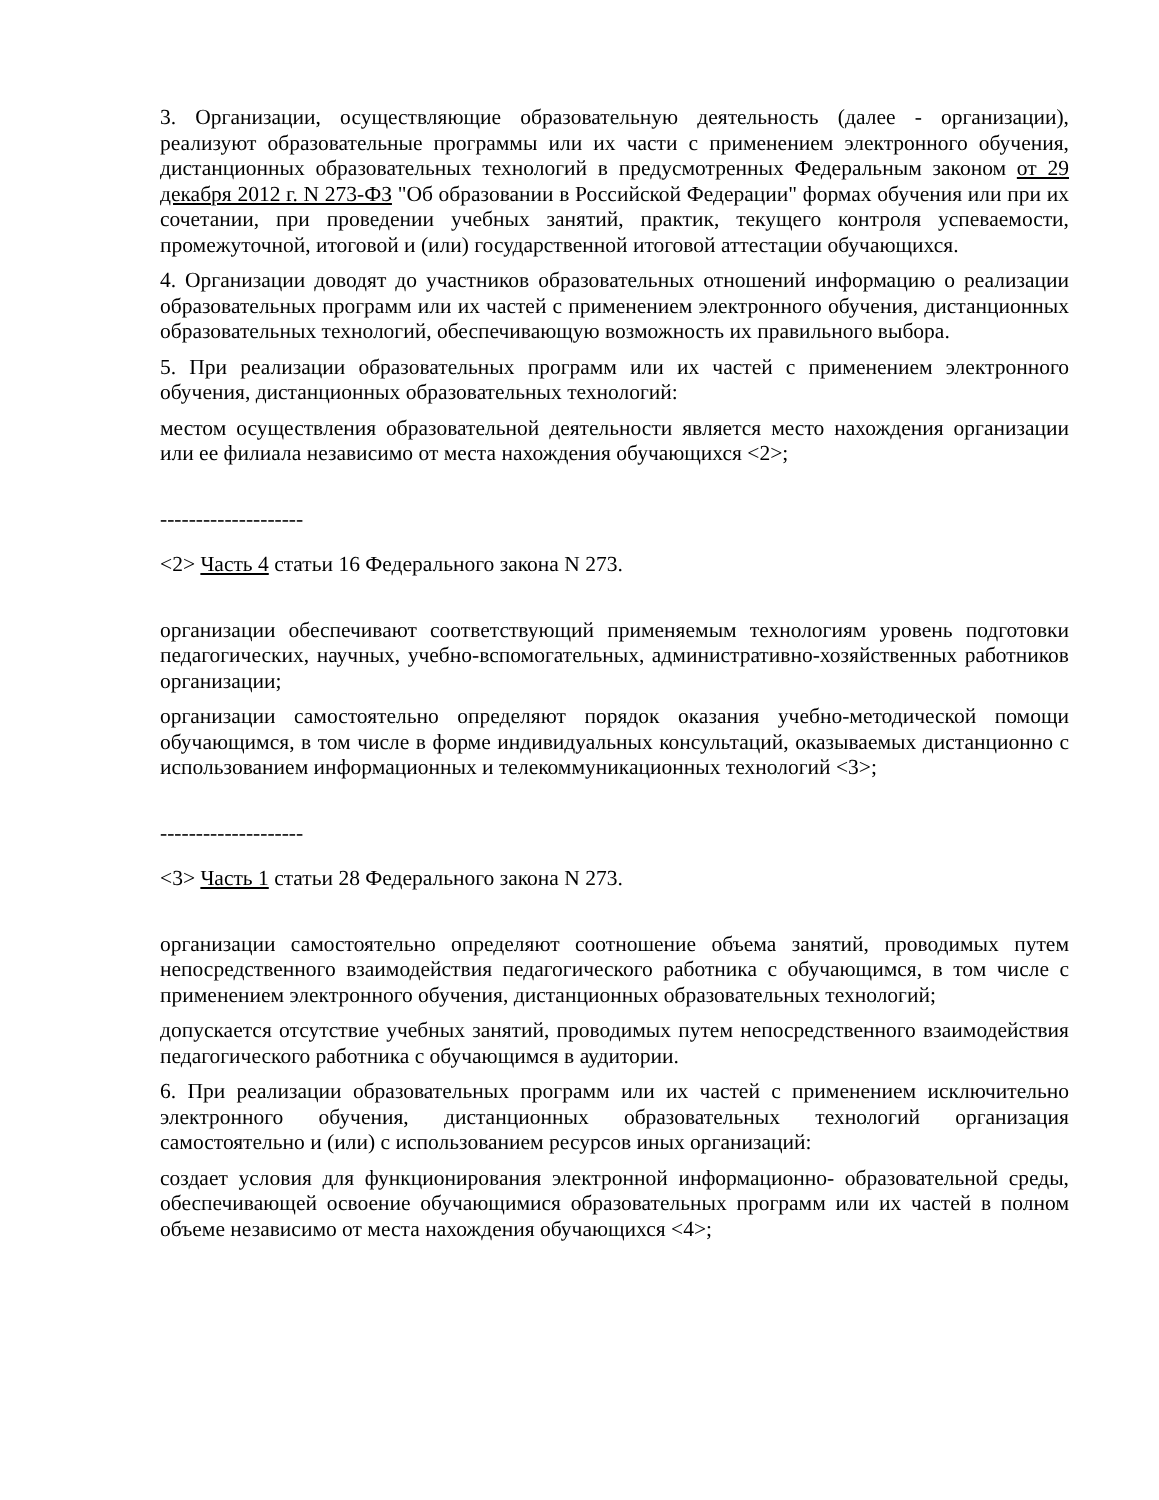3. Организации, осуществляющие образовательную деятельность (далее - организации), реализуют образовательные программы или их части с применением электронного обучения, дистанционных образовательных технологий в предусмотренных Федеральным законом от 29 декабря 2012 г. N 273-ФЗ "Об образовании в Российской Федерации" формах обучения или при их сочетании, при проведении учебных занятий, практик, текущего контроля успеваемости, промежуточной, итоговой и (или) государственной итоговой аттестации обучающихся.
4. Организации доводят до участников образовательных отношений информацию о реализации образовательных программ или их частей с применением электронного обучения, дистанционных образовательных технологий, обеспечивающую возможность их правильного выбора.
5. При реализации образовательных программ или их частей с применением электронного обучения, дистанционных образовательных технологий:
местом осуществления образовательной деятельности является место нахождения организации или ее филиала независимо от места нахождения обучающихся <2>;
--------------------
<2> Часть 4 статьи 16 Федерального закона N 273.
организации обеспечивают соответствующий применяемым технологиям уровень подготовки педагогических, научных, учебно-вспомогательных, административно-хозяйственных работников организации;
организации самостоятельно определяют порядок оказания учебно-методической помощи обучающимся, в том числе в форме индивидуальных консультаций, оказываемых дистанционно с использованием информационных и телекоммуникационных технологий <3>;
--------------------
<3> Часть 1 статьи 28 Федерального закона N 273.
организации самостоятельно определяют соотношение объема занятий, проводимых путем непосредственного взаимодействия педагогического работника с обучающимся, в том числе с применением электронного обучения, дистанционных образовательных технологий;
допускается отсутствие учебных занятий, проводимых путем непосредственного взаимодействия педагогического работника с обучающимся в аудитории.
6. При реализации образовательных программ или их частей с применением исключительно электронного обучения, дистанционных образовательных технологий организация самостоятельно и (или) с использованием ресурсов иных организаций:
создает условия для функционирования электронной информационно- образовательной среды, обеспечивающей освоение обучающимися образовательных программ или их частей в полном объеме независимо от места нахождения обучающихся <4>;